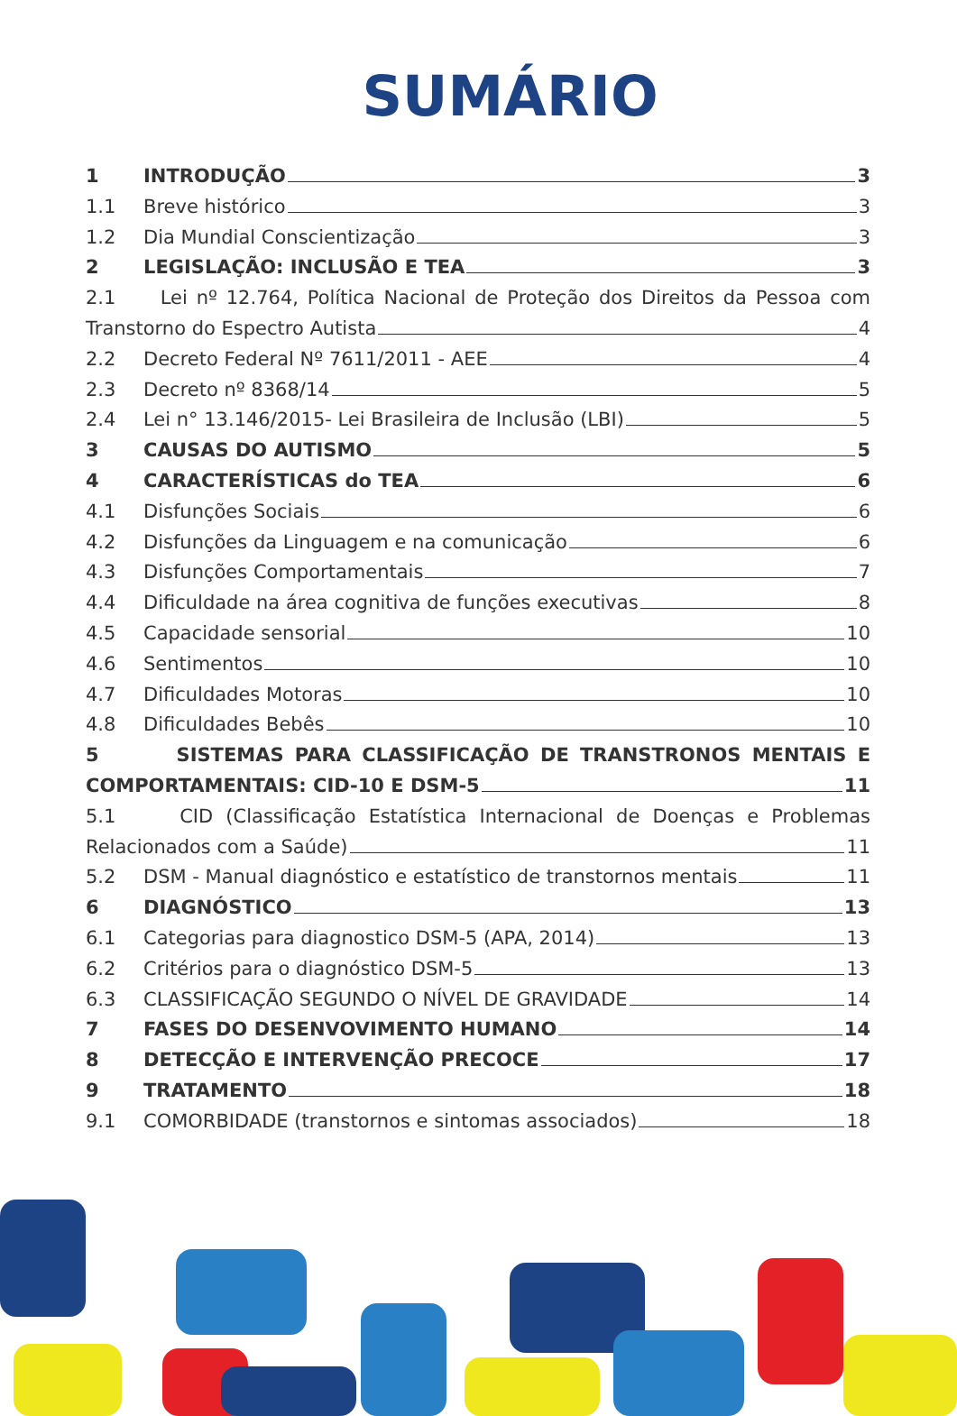SUMÁRIO
1 INTRODUÇÃO 3
1.1 Breve histórico 3
1.2 Dia Mundial Conscientização 3
2 LEGISLAÇÃO: INCLUSÃO E TEA 3
2.1 Lei nº 12.764, Política Nacional de Proteção dos Direitos da Pessoa com
Transtorno do Espectro Autista 4
2.2 Decreto Federal Nº 7611/2011 - AEE 4
2.3 Decreto nº 8368/14 5
2.4 Lei n° 13.146/2015- Lei Brasileira de Inclusão (LBI) 5
3 CAUSAS DO AUTISMO 5
4 CARACTERÍSTICAS do TEA 6
4.1 Disfunções Sociais 6
4.2 Disfunções da Linguagem e na comunicação 6
4.3 Disfunções Comportamentais 7
4.4 Dificuldade na área cognitiva de funções executivas 8
4.5 Capacidade sensorial 10
4.6 Sentimentos 10
4.7 Dificuldades Motoras 10
4.8 Dificuldades Bebês 10
5 SISTEMAS PARA CLASSIFICAÇÃO DE TRANSTRONOS MENTAIS E
COMPORTAMENTAIS: CID-10 E DSM-5 11
5.1 CID (Classificação Estatística Internacional de Doenças e Problemas
Relacionados com a Saúde) 11
5.2 DSM - Manual diagnóstico e estatístico de transtornos mentais 11
6 DIAGNÓSTICO 13
6.1 Categorias para diagnostico DSM-5 (APA, 2014) 13
6.2 Critérios para o diagnóstico DSM-5 13
6.3 CLASSIFICAÇÃO SEGUNDO O NÍVEL DE GRAVIDADE 14
7 FASES DO DESENVOVIMENTO HUMANO 14
8 DETECÇÃO E INTERVENÇÃO PRECOCE 17
9 TRATAMENTO 18
9.1 COMORBIDADE (transtornos e sintomas associados) 18